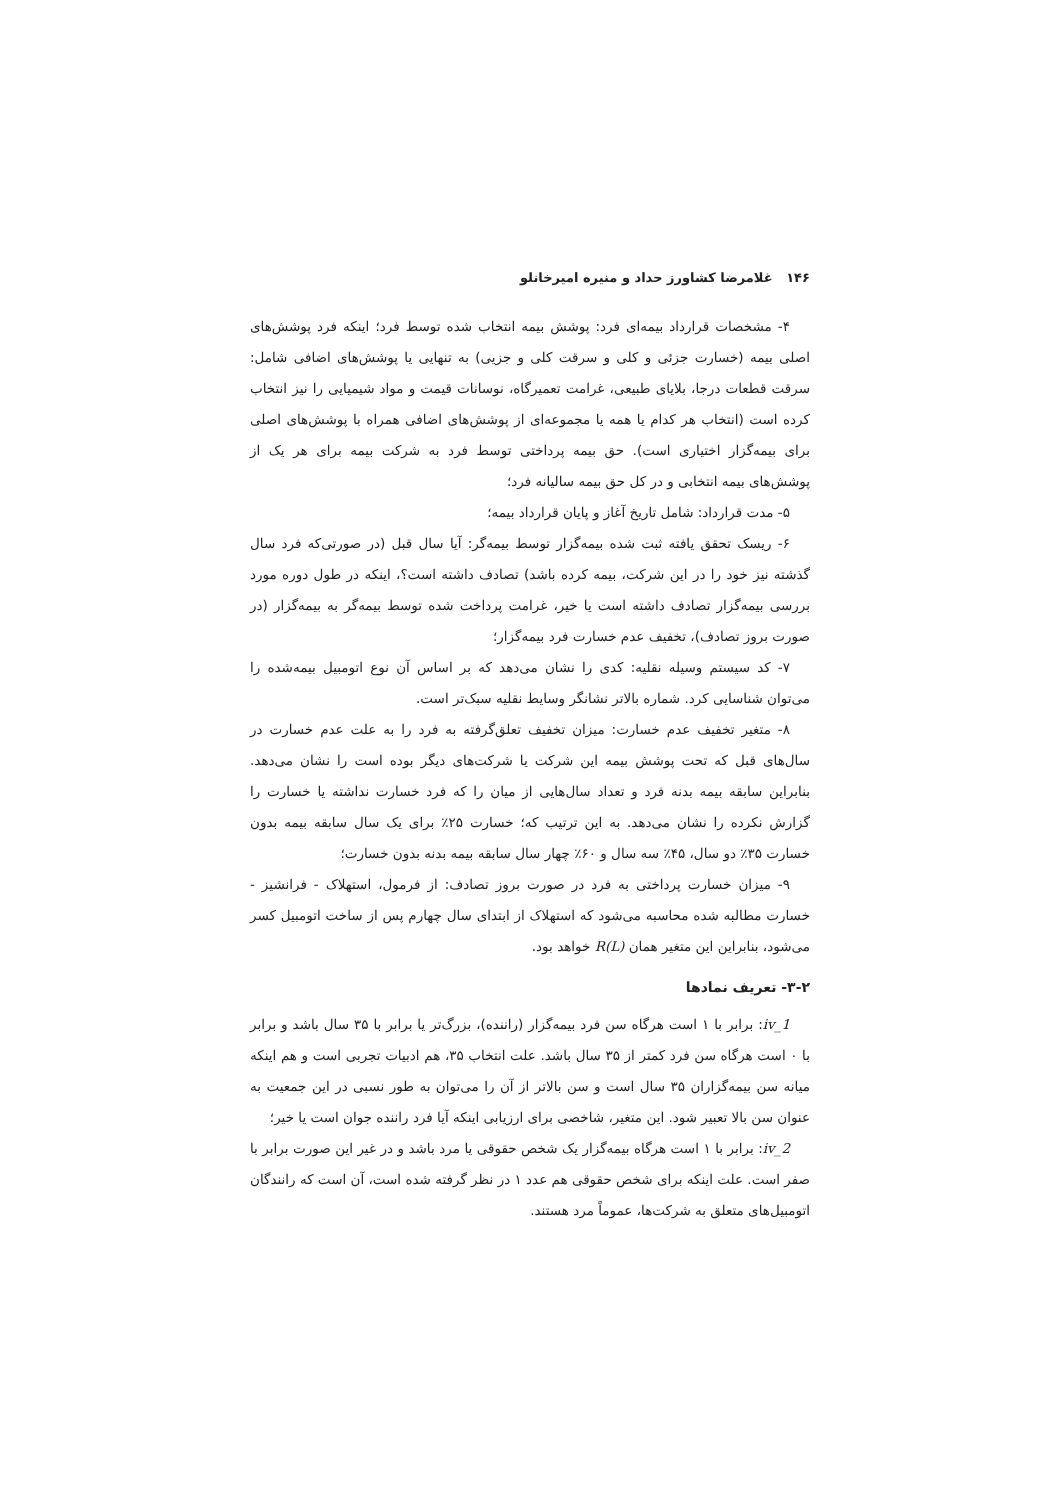۱۴۶ غلامرضا کشاورز حداد و منیره امیرخانلو
۴- مشخصات قرارداد بیمه‌ای فرد: پوشش بیمه انتخاب شده توسط فرد؛ اینکه فرد پوشش‌های اصلی بیمه (خسارت جزئی و کلی و سرقت کلی و جزیی) به تنهایی یا پوشش‌های اضافی شامل: سرقت قطعات درجا، بلایای طبیعی، غرامت تعمیرگاه، نوسانات قیمت و مواد شیمیایی را نیز انتخاب کرده است (انتخاب هر کدام یا همه یا مجموعه‌ای از پوشش‌های اضافی همراه با پوشش‌های اصلی برای بیمه‌گزار اختیاری است). حق بیمه پرداختی توسط فرد به شرکت بیمه برای هر یک از پوشش‌های بیمه انتخابی و در کل حق بیمه سالیانه فرد؛
۵- مدت قرارداد: شامل تاریخ آغاز و پایان قرارداد بیمه؛
۶- ریسک تحقق یافته ثبت شده بیمه‌گزار توسط بیمه‌گر: آیا سال قبل (در صورتی‌که فرد سال گذشته نیز خود را در این شرکت، بیمه کرده باشد) تصادف داشته است؟، اینکه در طول دوره مورد بررسی بیمه‌گزار تصادف داشته است یا خیر، غرامت پرداخت شده توسط بیمه‌گر به بیمه‌گزار (در صورت بروز تصادف)، تخفیف عدم خسارت فرد بیمه‌گزار؛
۷- کد سیستم وسیله نقلیه: کدی را نشان می‌دهد که بر اساس آن نوع اتومبیل بیمه‌شده را می‌توان شناسایی کرد. شماره بالاتر نشانگر وسایط نقلیه سبک‌تر است.
۸- متغیر تخفیف عدم خسارت: میزان تخفیف تعلق‌گرفته به فرد را به علت عدم خسارت در سال‌های قبل که تحت پوشش بیمه این شرکت یا شرکت‌های دیگر بوده است را نشان می‌دهد. بنابراین سابقه بیمه بدنه فرد و تعداد سال‌هایی از میان را که فرد خسارت نداشته یا خسارت را گزارش نکرده را نشان می‌دهد. به این ترتیب که؛ خسارت ۲۵٪ برای یک سال سابقه بیمه بدون خسارت ۳۵٪ دو سال، ۴۵٪ سه سال و ۶۰٪ چهار سال سابقه بیمه بدنه بدون خسارت؛
۹- میزان خسارت پرداختی به فرد در صورت بروز تصادف: از فرمول، استهلاک - فرانشیز - خسارت مطالبه شده محاسبه می‌شود که استهلاک از ابتدای سال چهارم پس از ساخت اتومبیل کسر می‌شود، بنابراین این متغیر همان R(L) خواهد بود.
۳-۲- تعریف نمادها
iv_1: برابر با ۱ است هرگاه سن فرد بیمه‌گزار (راننده)، بزرگ‌تر یا برابر با ۳۵ سال باشد و برابر با ۰ است هرگاه سن فرد کمتر از ۳۵ سال باشد. علت انتخاب ۳۵، هم ادبیات تجربی است و هم اینکه میانه سن بیمه‌گزاران ۳۵ سال است و سن بالاتر از آن را می‌توان به طور نسبی در این جمعیت به عنوان سن بالا تعبیر شود. این متغیر، شاخصی برای ارزیابی اینکه آیا فرد راننده جوان است یا خیر؛
iv_2: برابر با ۱ است هرگاه بیمه‌گزار یک شخص حقوقی یا مرد باشد و در غیر این صورت برابر با صفر است. علت اینکه برای شخص حقوقی هم عدد ۱ در نظر گرفته شده است، آن است که رانندگان اتومبیل‌های متعلق به شرکت‌ها، عموماً مرد هستند.